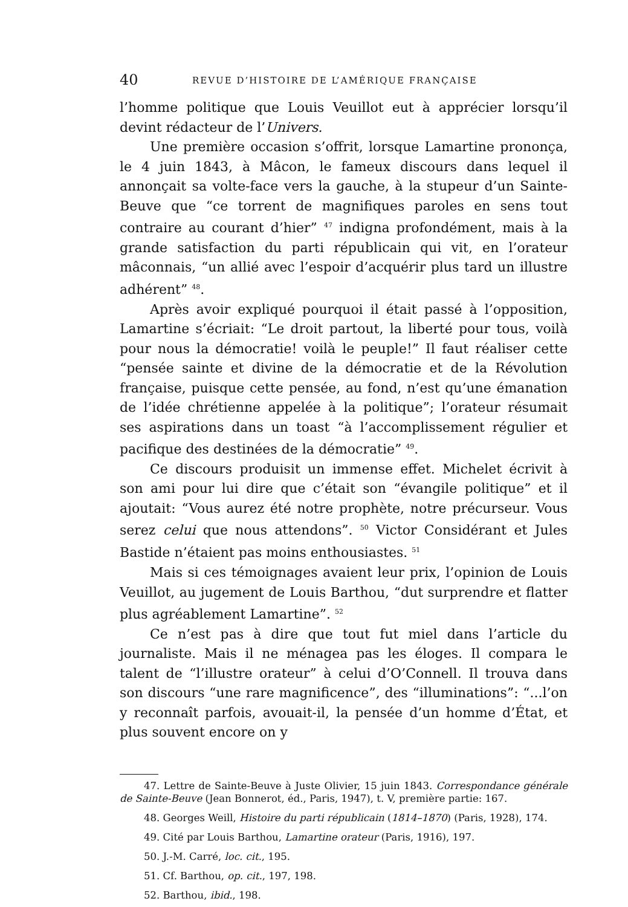40 REVUE D’HISTOIRE DE L’AMÉRIQUE FRANÇAISE
l’homme politique que Louis Veuillot eut à apprécier lorsqu’il devint rédacteur de l’Univers.
Une première occasion s’offrit, lorsque Lamartine prononça, le 4 juin 1843, à Mâcon, le fameux discours dans lequel il annonçait sa volte-face vers la gauche, à la stupeur d’un Sainte-Beuve que “ce torrent de magnifiques paroles en sens tout contraire au courant d’hier” <sup>47</sup> indigna profondément, mais à la grande satisfaction du parti républicain qui vit, en l’orateur mâconnais, “un allié avec l’espoir d’acquérir plus tard un illustre adhérent” <sup>48</sup>.
Après avoir expliqué pourquoi il était passé à l’opposition, Lamartine s’écriait: “Le droit partout, la liberté pour tous, voilà pour nous la démocratie! voilà le peuple!” Il faut réaliser cette “pensée sainte et divine de la démocratie et de la Révolution française, puisque cette pensée, au fond, n’est qu’une émanation de l’idée chrétienne appelée à la politique”; l’orateur résumait ses aspirations dans un toast “à l’accomplissement régulier et pacifique des destinées de la démocratie” <sup>49</sup>.
Ce discours produisit un immense effet. Michelet écrivit à son ami pour lui dire que c’était son “évangile politique” et il ajoutait: “Vous aurez été notre prophète, notre précurseur. Vous serez celui que nous attendons”. <sup>50</sup> Victor Considérant et Jules Bastide n’étaient pas moins enthousiastes. <sup>51</sup>
Mais si ces témoignages avaient leur prix, l’opinion de Louis Veuillot, au jugement de Louis Barthou, “dut surprendre et flatter plus agréablement Lamartine”. <sup>52</sup>
Ce n’est pas à dire que tout fut miel dans l’article du journaliste. Mais il ne ménagea pas les éloges. Il compara le talent de “l’illustre orateur” à celui d’O’Connell. Il trouva dans son discours “une rare magnificence”, des “illuminations”: “...l’on y reconnaît parfois, avouait-il, la pensée d’un homme d’État, et plus souvent encore on y
47. Lettre de Sainte-Beuve à Juste Olivier, 15 juin 1843. Correspondance générale de Sainte-Beuve (Jean Bonnerot, éd., Paris, 1947), t. V, première partie: 167.
48. Georges Weill, Histoire du parti républicain (1814–1870) (Paris, 1928), 174.
49. Cité par Louis Barthou, Lamartine orateur (Paris, 1916), 197.
50. J.-M. Carré, loc. cit., 195.
51. Cf. Barthou, op. cit., 197, 198.
52. Barthou, ibid., 198.